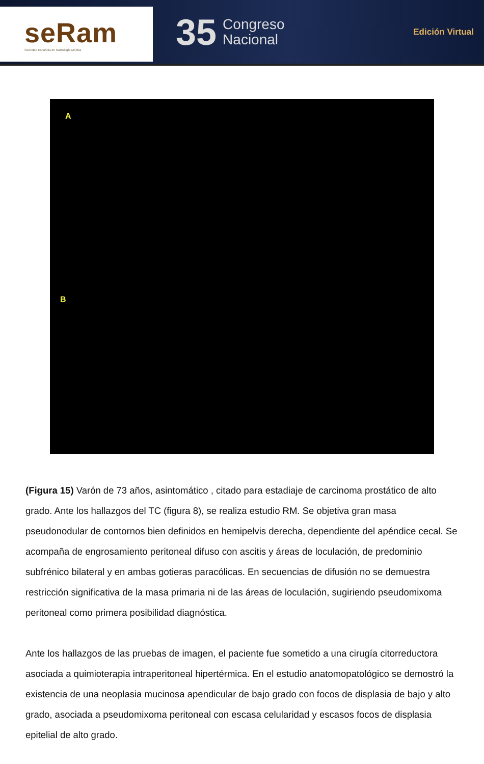seRam
Sociedad Española de Radiología Médica
35 Congreso
Nacional
Edición Virtual
A
B
(Figura 15) Varón de 73 años, asintomático , citado para estadiaje de carcinoma prostático de alto grado. Ante los hallazgos del TC (figura 8), se realiza estudio RM. Se objetiva gran masa pseudonodular de contornos bien definidos en hemipelvis derecha, dependiente del apéndice cecal. Se acompaña de engrosamiento peritoneal difuso con ascitis y áreas de loculación, de predominio subfrénico bilateral y en ambas gotieras paracólicas. En secuencias de difusión no se demuestra restricción significativa de la masa primaria ni de las áreas de loculación, sugiriendo pseudomixoma peritoneal como primera posibilidad diagnóstica.
Ante los hallazgos de las pruebas de imagen, el paciente fue sometido a una cirugía citorreductora asociada a quimioterapia intraperitoneal hipertérmica. En el estudio anatomopatológico se demostró la existencia de una neoplasia mucinosa apendicular de bajo grado con focos de displasia de bajo y alto grado, asociada a pseudomixoma peritoneal con escasa celularidad y escasos focos de displasia epitelial de alto grado.